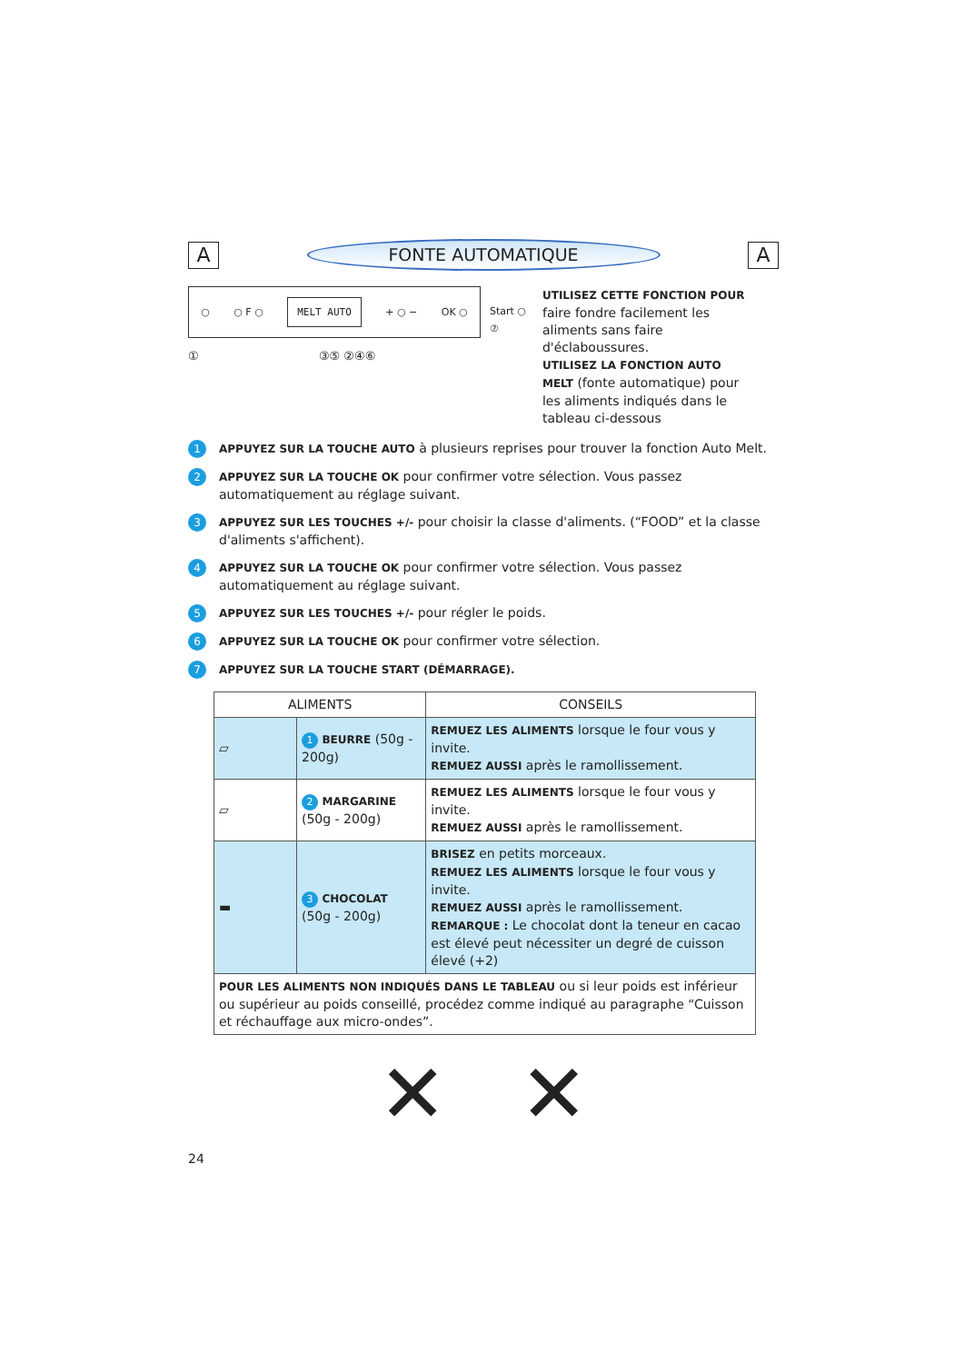A
FONTE AUTOMATIQUE
A
○ ○ F ○ MELT AUTO + ○ − OK ○
① ③⑤ ②④⑥
Start ○
⑦
UTILISEZ CETTE FONCTION POUR faire fondre facilement les aliments sans faire d'éclaboussures.
UTILISEZ LA FONCTION AUTO MELT (fonte automatique) pour les aliments indiqués dans le tableau ci-dessous
1 APPUYEZ SUR LA TOUCHE AUTO à plusieurs reprises pour trouver la fonction Auto Melt.
2 APPUYEZ SUR LA TOUCHE OK pour confirmer votre sélection. Vous passez automatiquement au réglage suivant.
3 APPUYEZ SUR LES TOUCHES +/- pour choisir la classe d'aliments. (“FOOD” et la classe d'aliments s'affichent).
4 APPUYEZ SUR LA TOUCHE OK pour confirmer votre sélection. Vous passez automatiquement au réglage suivant.
5 APPUYEZ SUR LES TOUCHES +/- pour régler le poids.
6 APPUYEZ SUR LA TOUCHE OK pour confirmer votre sélection.
7 APPUYEZ SUR LA TOUCHE START (DÉMARRAGE).
| ALIMENTS | | CONSEILS |
| --- | --- | --- |
| ▱ | 1 BEURRE (50g - 200g) | REMUEZ LES ALIMENTS lorsque le four vous y invite. REMUEZ AUSSI après le ramollissement. |
| ▱ | 2 MARGARINE (50g - 200g) | REMUEZ LES ALIMENTS lorsque le four vous y invite. REMUEZ AUSSI après le ramollissement. |
| ▬ | 3 CHOCOLAT (50g - 200g) | BRISEZ en petits morceaux. REMUEZ LES ALIMENTS lorsque le four vous y invite. REMUEZ AUSSI après le ramollissement. REMARQUE : Le chocolat dont la teneur en cacao est élevé peut nécessiter un degré de cuisson élevé (+2) |
| POUR LES ALIMENTS NON INDIQUÉS DANS LE TABLEAU ou si leur poids est inférieur ou supérieur au poids conseillé, procédez comme indiqué au paragraphe “Cuisson et réchauffage aux micro-ondes”. | | |
✕ ✕
24